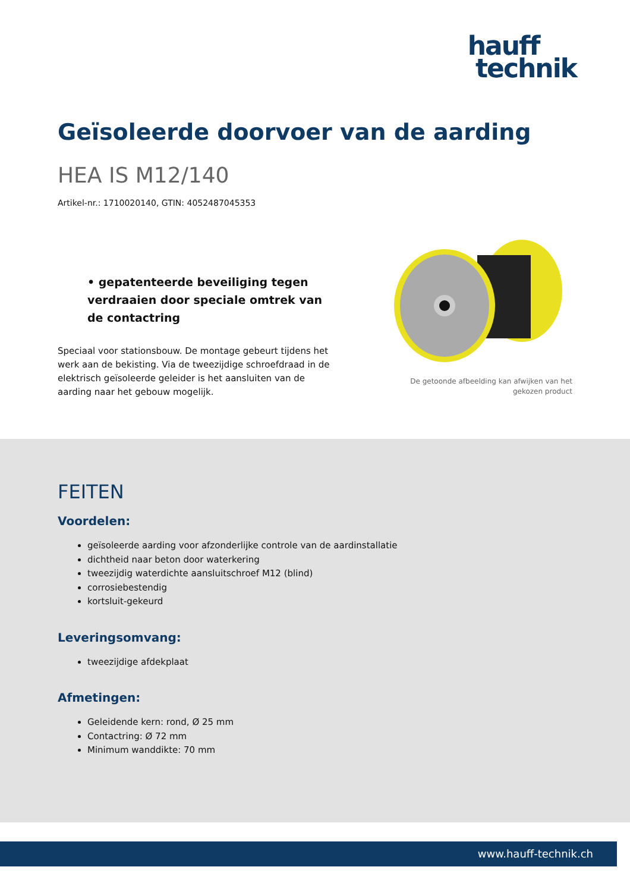hauff
technik
Geïsoleerde doorvoer van de aarding
HEA IS M12/140
Artikel-nr.: 1710020140, GTIN: 4052487045353
• gepatenteerde beveiliging tegen verdraaien door speciale omtrek van de contactring
Speciaal voor stationsbouw. De montage gebeurt tijdens het werk aan de bekisting. Via de tweezijdige schroefdraad in de elektrisch geïsoleerde geleider is het aansluiten van de aarding naar het gebouw mogelijk.
De getoonde afbeelding kan afwijken van het gekozen product
FEITEN
Voordelen:
geïsoleerde aarding voor afzonderlijke controle van de aardinstallatie
dichtheid naar beton door waterkering
tweezijdig waterdichte aansluitschroef M12 (blind)
corrosiebestendig
kortsluit-gekeurd
Leveringsomvang:
tweezijdige afdekplaat
Afmetingen:
Geleidende kern: rond, Ø 25 mm
Contactring: Ø 72 mm
Minimum wanddikte: 70 mm
www.hauff-technik.ch